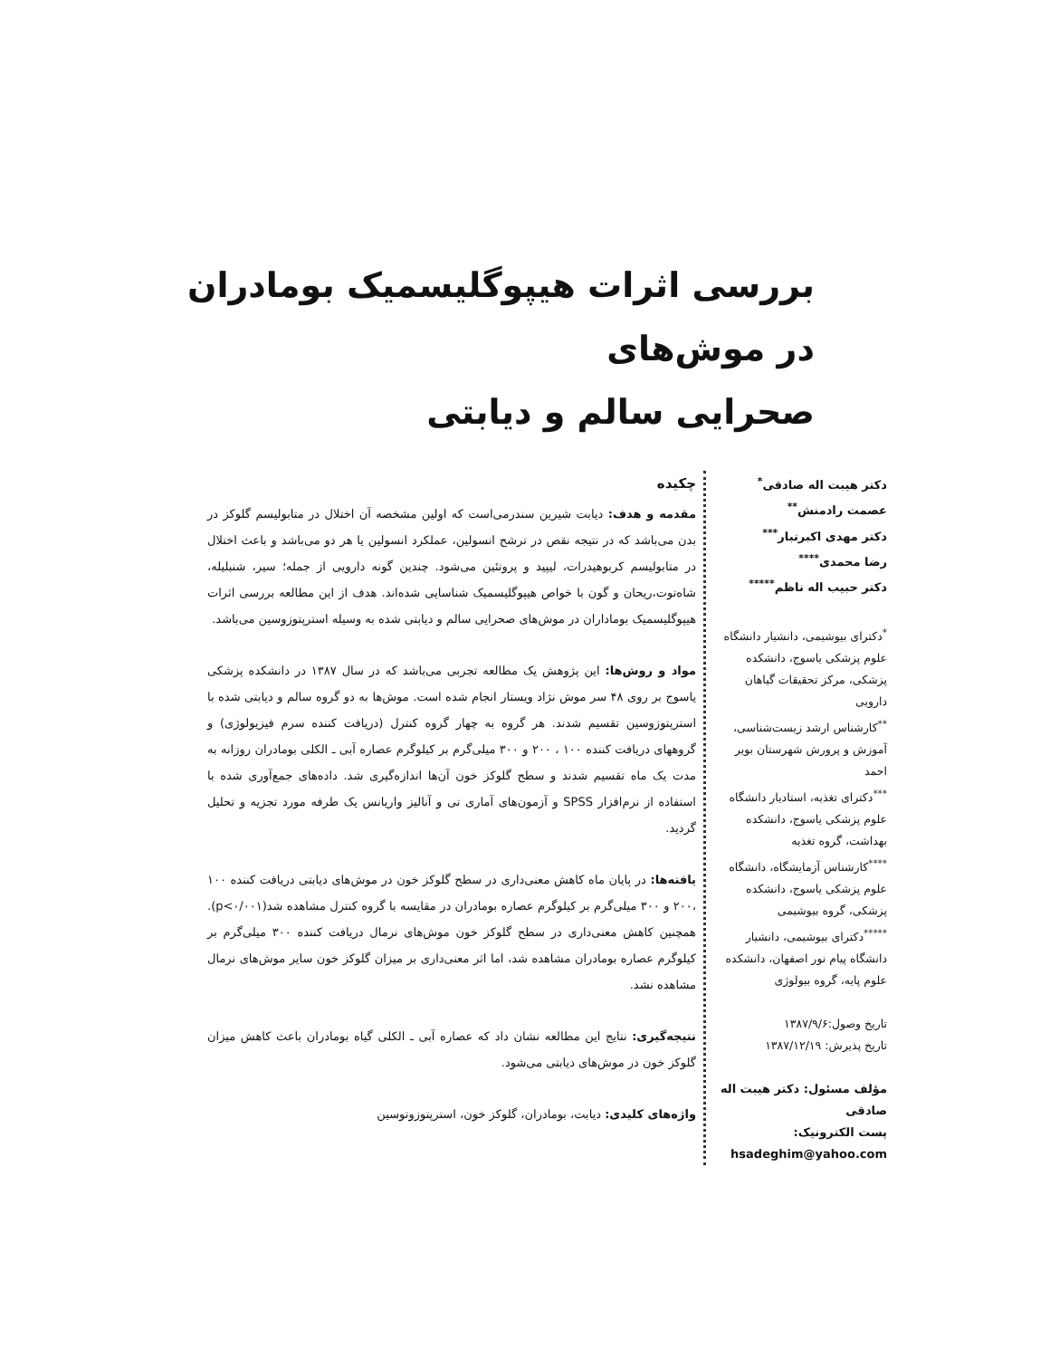بررسی اثرات هیپوگلیسمیک بومادران در موش‌های
صحرایی سالم و دیابتی
دکتر هیبت اله صادقی<sup>*</sup>
عصمت رادمنش<sup>**</sup>
دکتر مهدی اکبرتبار<sup>***</sup>
رضا محمدی<sup>****</sup>
دکتر حبیب اله ناظم<sup>*****</sup>
<sup>*</sup> دکترای بیوشیمی، دانشیار دانشگاه علوم پزشکی یاسوج، دانشکده پزشکی، مرکز تحقیقات گیاهان دارویی
<sup>**</sup> کارشناس ارشد زیست‌شناسی، آموزش و پرورش شهرستان بویر احمد
<sup>***</sup> دکترای تغذیه، استادیار دانشگاه علوم پزشکی یاسوج، دانشکده بهداشت، گروه تغذیه
<sup>****</sup>کارشناس آزمایشگاه، دانشگاه علوم پزشکی یاسوج، دانشکده پزشکی، گروه بیوشیمی
<sup>*****</sup>دکترای بیوشیمی، دانشیار دانشگاه پیام نور اصفهان، دانشکده علوم پایه، گروه بیولوژی
تاریخ وصول:۱۳۸۷/۹/۶
تاریخ پذیرش: ۱۳۸۷/۱۲/۱۹
مؤلف مسئول: دکتر هیبت اله صادقی
پست الکترونیک: hsadeghim@yahoo.com
چکیده
مقدمه و هدف: دیابت شیرین سندرمی‌است که اولین مشخصه آن اختلال در متابولیسم گلوکز در بدن می‌باشد که در نتیجه نقص در ترشح انسولین، عملکرد انسولین یا هر دو می‌باشد و باعث اختلال در متابولیسم کربوهیدرات، لیپید و پروتئین می‌شود. چندین گونه دارویی از جمله؛ سیر، شنبلیله، شاه‌توت،ریحان و گون با خواص هیپوگلیسمیک شناسایی شده‌اند. هدف از این مطالعه بررسی اثرات هیپوگلیسمیک بوماداران در موش‌های صحرایی سالم و دیابتی شده به وسیله استرپتوزوسین می‌باشد.
مواد و روش‌ها: این پژوهش یک مطالعه تجربی می‌باشد که در سال ۱۳۸۷ در دانشکده پزشکی یاسوج بر روی ۴۸ سر موش نژاد ویستار انجام شده است. موش‌ها به دو گروه سالم و دیابتی شده با استرپتوزوسین تقسیم شدند. هر گروه به چهار گروه کنترل (دریافت کننده سرم فیزیولوژی) و گروههای دریافت کننده ۱۰۰ ، ۲۰۰ و ۳۰۰ میلی‌گرم بر کیلوگرم عصاره آبی ـ الکلی بومادران روزانه به مدت یک ماه تقسیم شدند و سطح گلوکز خون آن‌ها اندازه‌گیری شد. داده‌های جمع‌آوری شده با استفاده از نرم‌افزار SPSS و آزمون‌های آماری تی و آنالیز واریانس یک طرفه مورد تجزیه و تحلیل گردید.
یافته‌ها: در پایان ماه کاهش معنی‌داری در سطح گلوکز خون در موش‌های دیابتی دریافت کننده ۱۰۰ ،۲۰۰ و ۳۰۰ میلی‌گرم بر کیلوگرم عصاره بومادران در مقایسه با گروه کنترل مشاهده شد(p<۰/۰۰۱). همچنین کاهش معنی‌داری در سطح گلوکز خون موش‌های نرمال دریافت کننده ۳۰۰ میلی‌گرم بر کیلوگرم عصاره بومادران مشاهده شد، اما اثر معنی‌داری بر میزان گلوکز خون سایر موش‌های نرمال مشاهده نشد.
نتیجه‌گیری: نتایج این مطالعه نشان داد که عصاره آبی ـ الکلی گیاه بومادران باعث کاهش میزان گلوکز خون در موش‌های دیابتی می‌شود.
واژه‌های کلیدی: دیابت، بومادران، گلوکز خون، استرپتوزوتوسین